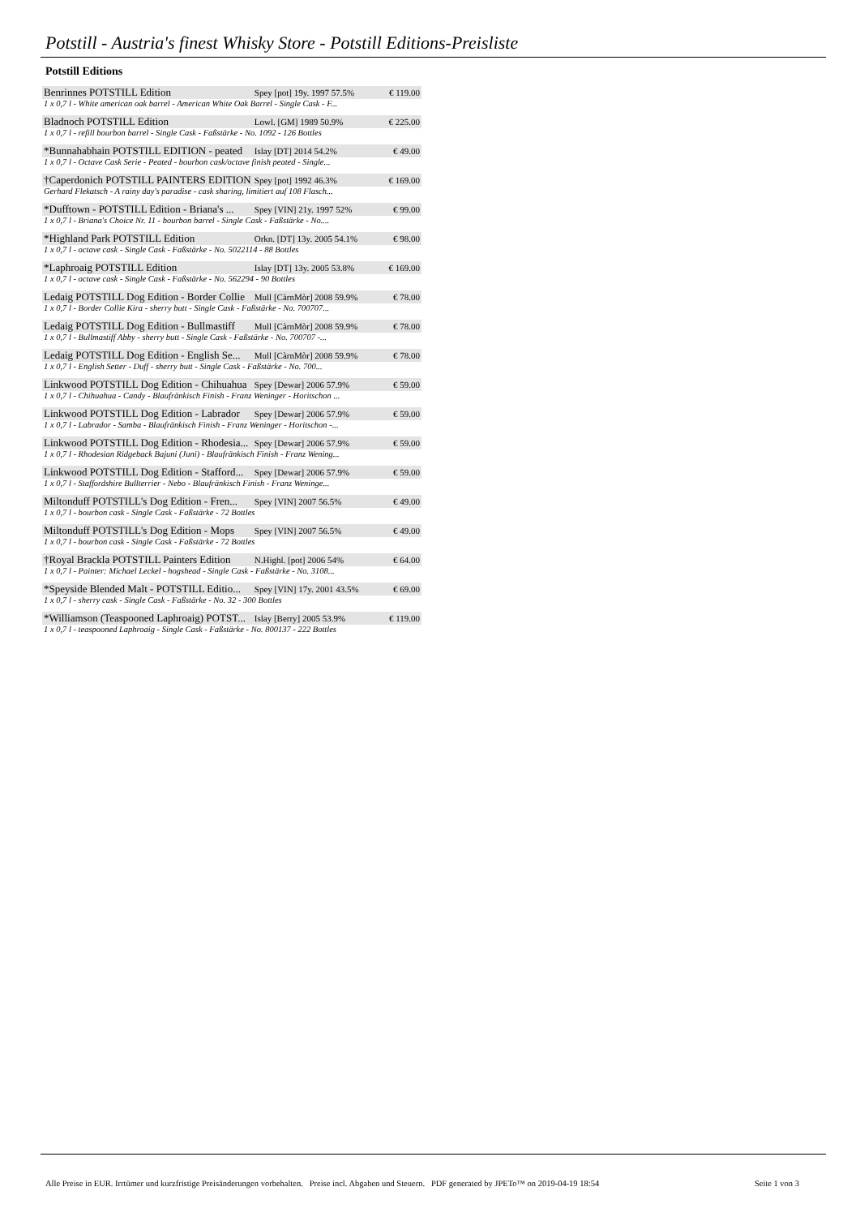Potstill - Austria's finest Whisky Store - Potstill Editions-Preisliste
Potstill Editions
| Benrinnes POTSTILL Edition | Spey [pot] 19y. 1997 57.5% | € 119.00 |
| 1 x 0,7 l - White american oak barrel - American White Oak Barrel - Single Cask - F... | | |
| Bladnoch POTSTILL Edition | Lowl. [GM] 1989 50.9% | € 225.00 |
| 1 x 0,7 l - refill bourbon barrel - Single Cask - Faßstärke - No. 1092 - 126 Bottles | | |
| *Bunnahabhain POTSTILL EDITION - peated | Islay [DT] 2014 54.2% | € 49.00 |
| 1 x 0,7 l - Octave Cask Serie - Peated - bourbon cask/octave finish peated - Single... | | |
| †Caperdonich POTSTILL PAINTERS EDITION | Spey [pot] 1992 46.3% | € 169.00 |
| Gerhard Flekatsch - A rainy day's paradise - cask sharing, limitiert auf 108 Flasch... | | |
| *Dufftown - POTSTILL Edition - Briana's ... | Spey [VIN] 21y. 1997 52% | € 99.00 |
| 1 x 0,7 l - Briana's Choice Nr. 11 - bourbon barrel - Single Cask - Faßstärke - No.... | | |
| *Highland Park POTSTILL Edition | Orkn. [DT] 13y. 2005 54.1% | € 98.00 |
| 1 x 0,7 l - octave cask - Single Cask - Faßstärke - No. 5022114 - 88 Bottles | | |
| *Laphroaig POTSTILL Edition | Islay [DT] 13y. 2005 53.8% | € 169.00 |
| 1 x 0,7 l - octave cask - Single Cask - Faßstärke - No. 562294 - 90 Bottles | | |
| Ledaig POTSTILL Dog Edition - Border Collie | Mull [CàrnMòr] 2008 59.9% | € 78.00 |
| 1 x 0,7 l - Border Collie Kira - sherry butt - Single Cask - Faßstärke - No. 700707... | | |
| Ledaig POTSTILL Dog Edition - Bullmastiff | Mull [CàrnMòr] 2008 59.9% | € 78.00 |
| 1 x 0,7 l - Bullmastiff Abby - sherry butt - Single Cask - Faßstärke - No. 700707 -... | | |
| Ledaig POTSTILL Dog Edition - English Se... | Mull [CàrnMòr] 2008 59.9% | € 78.00 |
| 1 x 0,7 l - English Setter - Duff - sherry butt - Single Cask - Faßstärke - No. 700... | | |
| Linkwood POTSTILL Dog Edition - Chihuahua | Spey [Dewar] 2006 57.9% | € 59.00 |
| 1 x 0,7 l - Chihuahua - Candy - Blaufränkisch Finish - Franz Weninger - Horitschon ... | | |
| Linkwood POTSTILL Dog Edition - Labrador | Spey [Dewar] 2006 57.9% | € 59.00 |
| 1 x 0,7 l - Labrador - Samba - Blaufränkisch Finish - Franz Weninger - Horitschon -... | | |
| Linkwood POTSTILL Dog Edition - Rhodesia... | Spey [Dewar] 2006 57.9% | € 59.00 |
| 1 x 0,7 l - Rhodesian Ridgeback Bajuni (Juni) - Blaufränkisch Finish - Franz Wening... | | |
| Linkwood POTSTILL Dog Edition - Stafford... | Spey [Dewar] 2006 57.9% | € 59.00 |
| 1 x 0,7 l - Staffordshire Bullterrier - Nebo - Blaufränkisch Finish - Franz Weninge... | | |
| Miltonduff POTSTILL's Dog Edition - Fren... | Spey [VIN] 2007 56.5% | € 49.00 |
| 1 x 0,7 l - bourbon cask - Single Cask - Faßstärke - 72 Bottles | | |
| Miltonduff POTSTILL's Dog Edition - Mops | Spey [VIN] 2007 56.5% | € 49.00 |
| 1 x 0,7 l - bourbon cask - Single Cask - Faßstärke - 72 Bottles | | |
| †Royal Brackla POTSTILL Painters Edition | N.Highl. [pot] 2006 54% | € 64.00 |
| 1 x 0,7 l - Painter: Michael Leckel - hogshead - Single Cask - Faßstärke - No. 3108... | | |
| *Speyside Blended Malt - POTSTILL Editio... | Spey [VIN] 17y. 2001 43.5% | € 69.00 |
| 1 x 0,7 l - sherry cask - Single Cask - Faßstärke - No. 32 - 300 Bottles | | |
| *Williamson (Teaspooned Laphroaig) POTST... | Islay [Berry] 2005 53.9% | € 119.00 |
| 1 x 0,7 l - teaspooned Laphroaig - Single Cask - Faßstärke - No. 800137 - 222 Bottles | | |
Alle Preise in EUR. Irrtümer und kurzfristige Preisänderungen vorbehalten. Preise incl. Abgaben und Steuern. PDF generated by JPETo™ on 2019-04-19 18:54 Seite 1 von 3